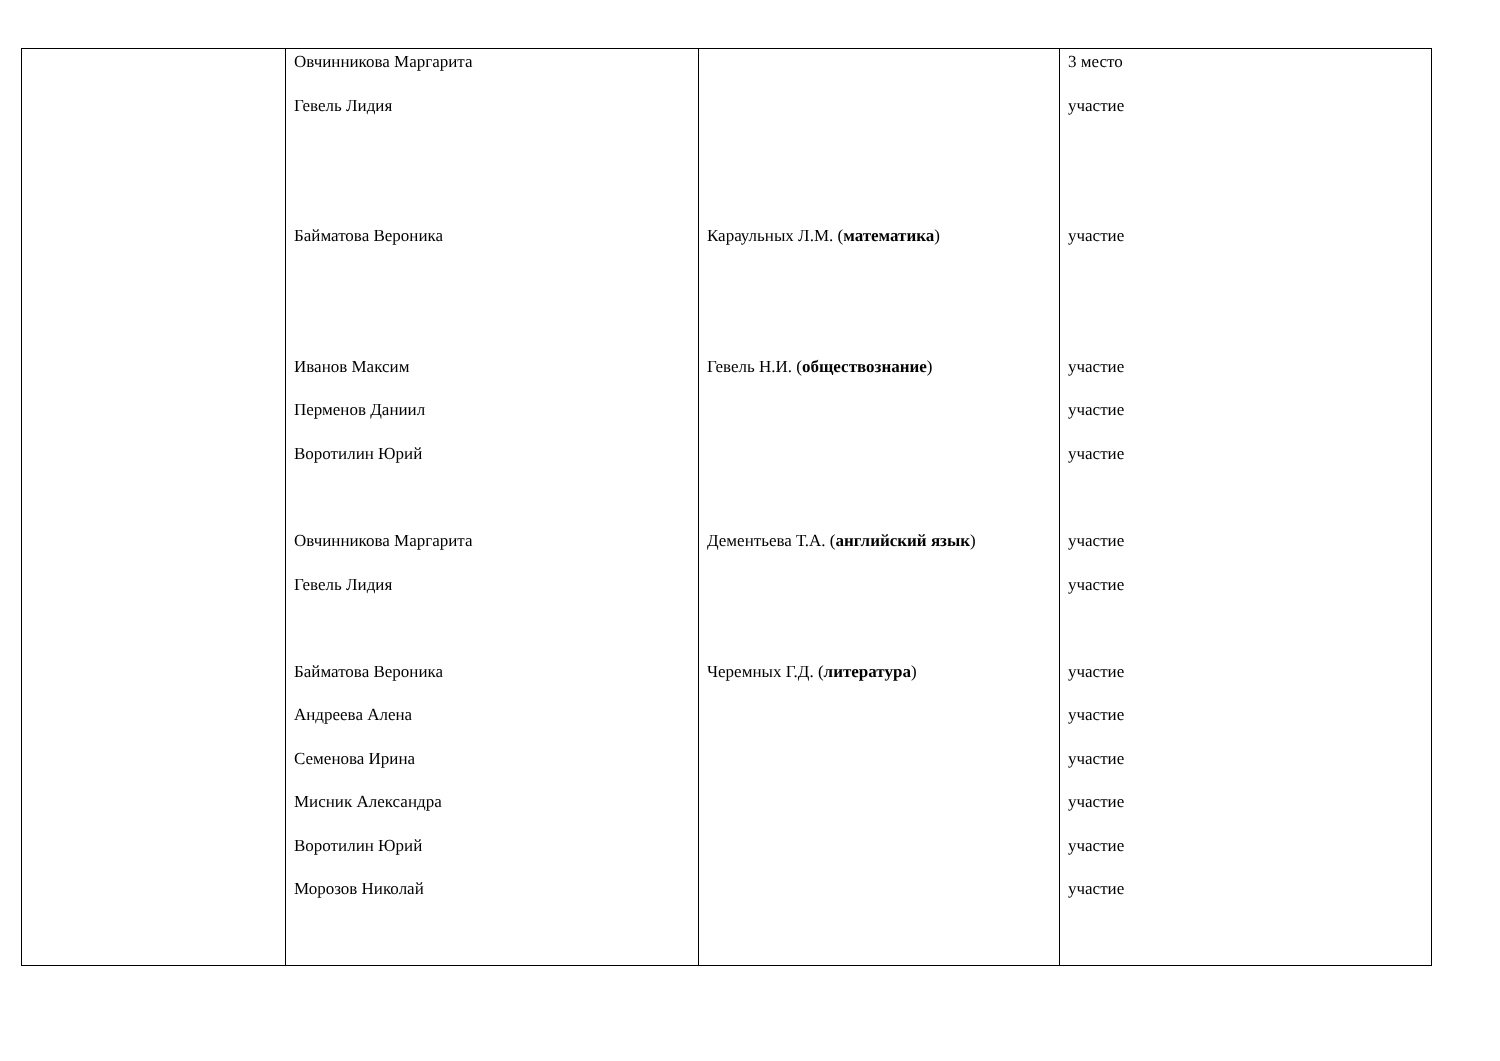| | Овчинникова Маргарита Гевель Лидия Байматова Вероника Иванов Максим Перменов Даниил Воротилин Юрий Овчинникова Маргарита Гевель Лидия Байматова Вероника Андреева Алена Семенова Ирина Мисник Александра Воротилин Юрий Морозов Николай | Караульных Л.М. ( математика ) Гевель Н.И. ( обществознание ) Дементьева Т.А. ( английский язык ) Черемных Г.Д. ( литература ) | 3 место участие участие участие участие участие участие участие участие участие участие участие участие участие |